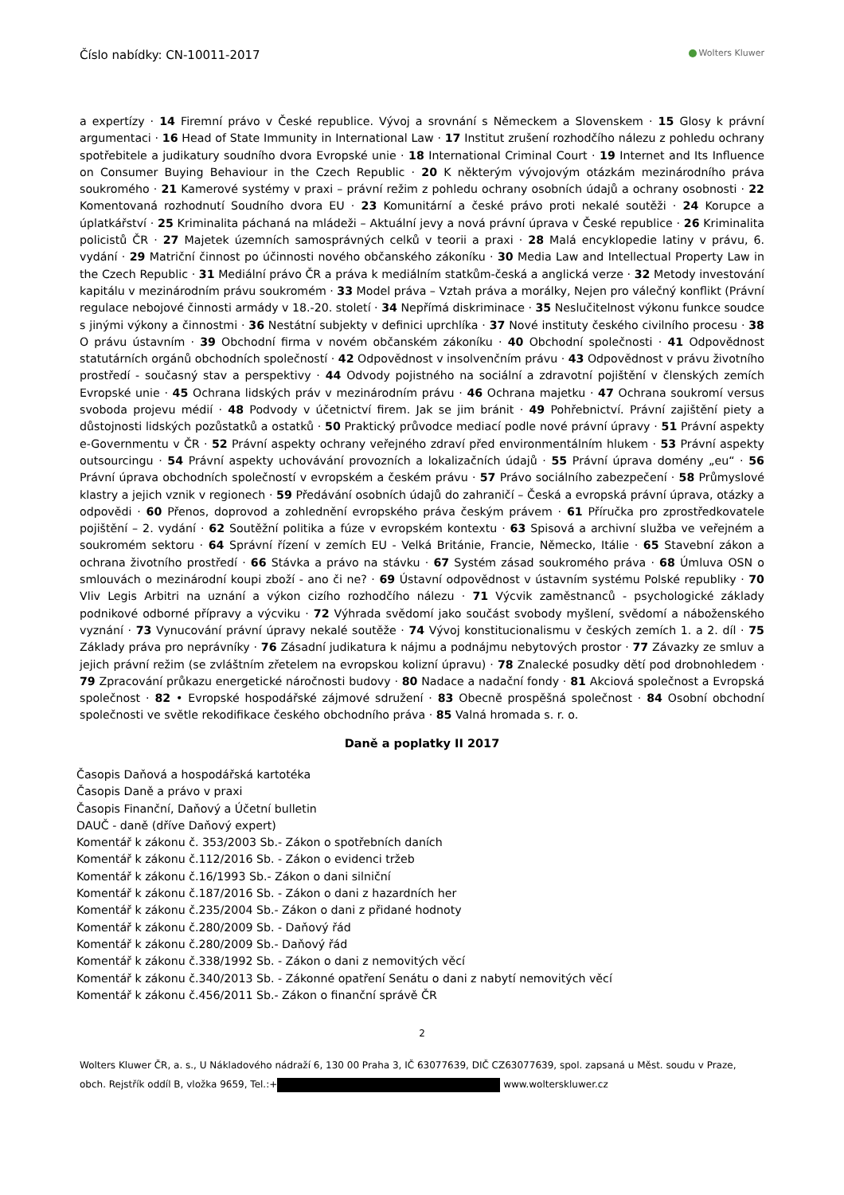Číslo nabídky: CN-10011-2017
Wolters Kluwer
a expertízy · 14 Firemní právo v České republice. Vývoj a srovnání s Německem a Slovenskem · 15 Glosy k právní argumentaci · 16 Head of State Immunity in International Law · 17 Institut zrušení rozhodčího nálezu z pohledu ochrany spotřebitele a judikatury soudního dvora Evropské unie · 18 International Criminal Court · 19 Internet and Its Influence on Consumer Buying Behaviour in the Czech Republic · 20 K některým vývojovým otázkám mezinárodního práva soukromého · 21 Kamerové systémy v praxi – právní režim z pohledu ochrany osobních údajů a ochrany osobnosti · 22 Komentovaná rozhodnutí Soudního dvora EU · 23 Komunitární a české právo proti nekalé soutěži · 24 Korupce a úplatkářství · 25 Kriminalita páchaná na mládeži – Aktuální jevy a nová právní úprava v České republice · 26 Kriminalita policistů ČR · 27 Majetek územních samosprávných celků v teorii a praxi · 28 Malá encyklopedie latiny v právu, 6. vydání · 29 Matriční činnost po účinnosti nového občanského zákoníku · 30 Media Law and Intellectual Property Law in the Czech Republic · 31 Mediální právo ČR a práva k mediálním statkům-česká a anglická verze · 32 Metody investování kapitálu v mezinárodním právu soukromém · 33 Model práva – Vztah práva a morálky, Nejen pro válečný konflikt (Právní regulace nebojové činnosti armády v 18.-20. století · 34 Nepřímá diskriminace · 35 Neslučitelnost výkonu funkce soudce s jinými výkony a činnostmi · 36 Nestátní subjekty v definici uprchlíka · 37 Nové instituty českého civilního procesu · 38 O právu ústavním · 39 Obchodní firma v novém občanském zákoníku · 40 Obchodní společnosti · 41 Odpovědnost statutárních orgánů obchodních společností · 42 Odpovědnost v insolvenčním právu · 43 Odpovědnost v právu životního prostředí - současný stav a perspektivy · 44 Odvody pojistného na sociální a zdravotní pojištění v členských zemích Evropské unie · 45 Ochrana lidských práv v mezinárodním právu · 46 Ochrana majetku · 47 Ochrana soukromí versus svoboda projevu médií · 48 Podvody v účetnictví firem. Jak se jim bránit · 49 Pohřebnictví. Právní zajištění piety a důstojnosti lidských pozůstatků a ostatků · 50 Praktický průvodce mediací podle nové právní úpravy · 51 Právní aspekty e-Governmentu v ČR · 52 Právní aspekty ochrany veřejného zdraví před environmentálním hlukem · 53 Právní aspekty outsourcingu · 54 Právní aspekty uchovávání provozních a lokalizačních údajů · 55 Právní úprava domény „eu“ · 56 Právní úprava obchodních společností v evropském a českém právu · 57 Právo sociálního zabezpečení · 58 Průmyslové klastry a jejich vznik v regionech · 59 Předávání osobních údajů do zahraničí – Česká a evropská právní úprava, otázky a odpovědi · 60 Přenos, doprovod a zohlednění evropského práva českým právem · 61 Příručka pro zprostředkovatele pojištění – 2. vydání · 62 Soutěžní politika a fúze v evropském kontextu · 63 Spisová a archivní služba ve veřejném a soukromém sektoru · 64 Správní řízení v zemích EU - Velká Británie, Francie, Německo, Itálie · 65 Stavební zákon a ochrana životního prostředí · 66 Stávka a právo na stávku · 67 Systém zásad soukromého práva · 68 Úmluva OSN o smlouvách o mezinárodní koupi zboží - ano či ne? · 69 Ústavní odpovědnost v ústavním systému Polské republiky · 70 Vliv Legis Arbitri na uznání a výkon cizího rozhodčího nálezu · 71 Výcvik zaměstnanců - psychologické základy podnikové odborné přípravy a výcviku · 72 Výhrada svědomí jako součást svobody myšlení, svědomí a náboženského vyznání · 73 Vynucování právní úpravy nekalé soutěže · 74 Vývoj konstitucionalismu v českých zemích 1. a 2. díl · 75 Základy práva pro neprávníky · 76 Zásadní judikatura k nájmu a podnájmu nebytových prostor · 77 Závazky ze smluv a jejich právní režim (se zvláštním zřetelem na evropskou kolizní úpravu) · 78 Znalecké posudky dětí pod drobnohledem · 79 Zpracování průkazu energetické náročnosti budovy · 80 Nadace a nadační fondy · 81 Akciová společnost a Evropská společnost · 82 • Evropské hospodářské zájmové sdružení · 83 Obecně prospěšná společnost · 84 Osobní obchodní společnosti ve světle rekodifikace českého obchodního práva · 85 Valná hromada s. r. o.
Daně a poplatky II 2017
Časopis Daňová a hospodářská kartotéka
Časopis Daně a právo v praxi
Časopis Finanční, Daňový a Účetní bulletin
DAUČ - daně (dříve Daňový expert)
Komentář k zákonu č. 353/2003 Sb.- Zákon o spotřebních daních
Komentář k zákonu č.112/2016 Sb. - Zákon o evidenci tržeb
Komentář k zákonu č.16/1993 Sb.- Zákon o dani silniční
Komentář k zákonu č.187/2016 Sb. - Zákon o dani z hazardních her
Komentář k zákonu č.235/2004 Sb.- Zákon o dani z přidané hodnoty
Komentář k zákonu č.280/2009 Sb. - Daňový řád
Komentář k zákonu č.280/2009 Sb.- Daňový řád
Komentář k zákonu č.338/1992 Sb. - Zákon o dani z nemovitých věcí
Komentář k zákonu č.340/2013 Sb. - Zákonné opatření Senátu o dani z nabytí nemovitých věcí
Komentář k zákonu č.456/2011 Sb.- Zákon o finanční správě ČR
2
Wolters Kluwer ČR, a. s., U Nákladového nádraží 6, 130 00 Praha 3, IČ 63077639, DIČ CZ63077639, spol. zapsaná u Měst. soudu v Praze, obch. Rejstřík oddíl B, vložka 9659, Tel.:+ www.wolterskluwer.cz